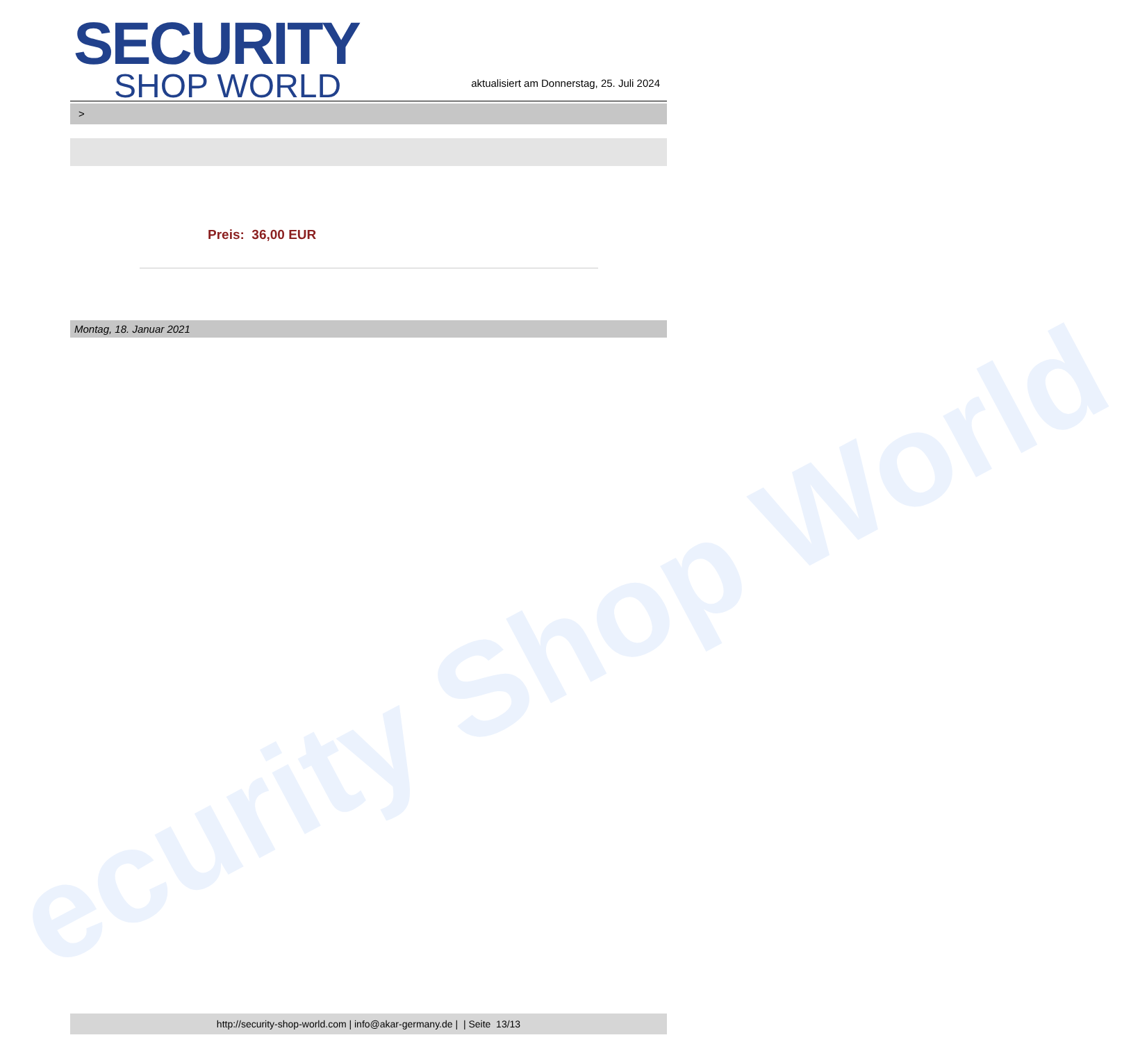ecurity Shop World
SECURITY
SHOP WORLD
aktualisiert am Donnerstag, 25. Juli 2024
>
Preis: 36,00 EUR
Montag, 18. Januar 2021
http://security-shop-world.com | info@akar-germany.de | | Seite 13/13